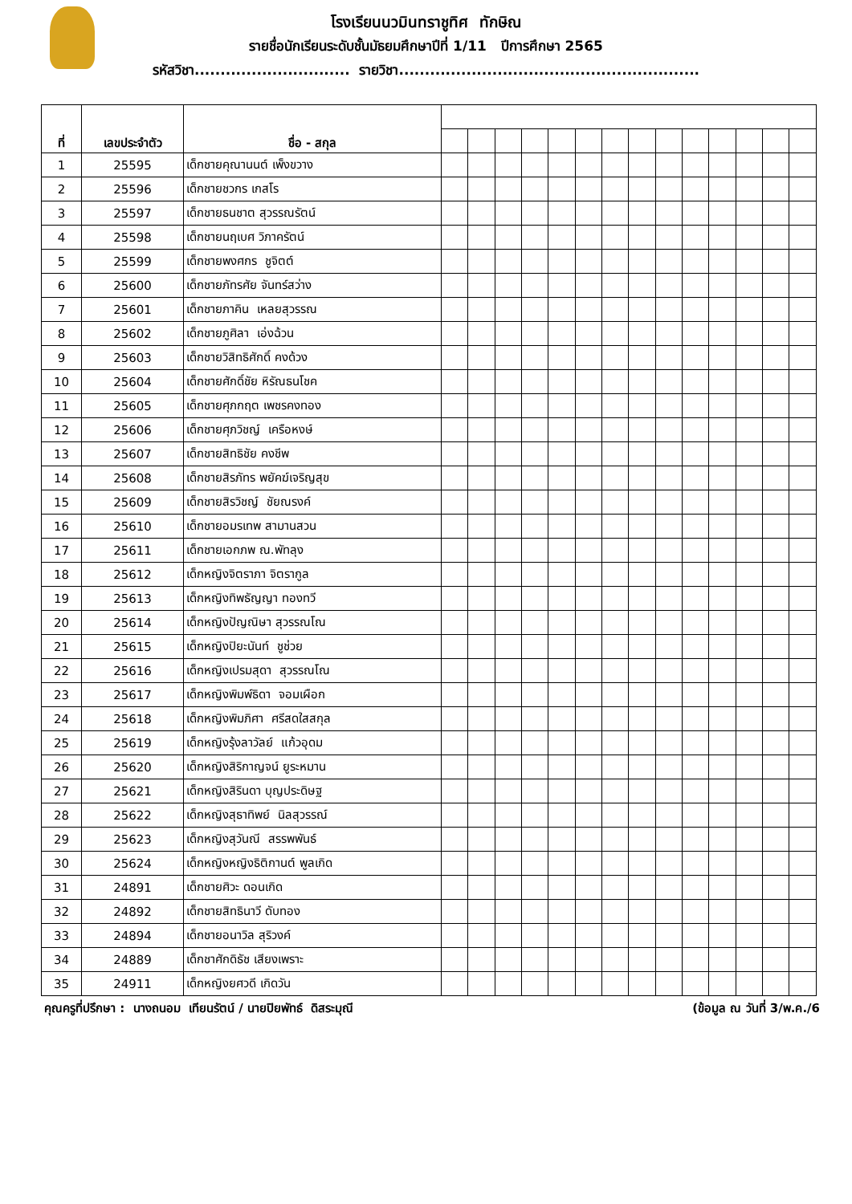โรงเรียนนวมินทราชูทิศ ทักษิณ
รายชื่อนักเรียนระดับชั้นมัธยมศึกษาปีที่ 1/11 ปีการศึกษา 2565
รหัสวิชา.............................. รายวิชา..........................................................
| ที่ | เลขประจำตัว | ชื่อ - สกุล | | | | | | | | | | | | | | |
| --- | --- | --- | --- | --- | --- | --- | --- | --- | --- | --- | --- | --- | --- | --- | --- | --- |
| 1 | 25595 | เด็กชายคุณานนต์ เพ็งขวาง | | | | | | | | | | | | | | |
| 2 | 25596 | เด็กชายชวกร เกสโร | | | | | | | | | | | | | | |
| 3 | 25597 | เด็กชายธนชาต สุวรรณรัตน์ | | | | | | | | | | | | | | |
| 4 | 25598 | เด็กชายนฤเบศ วิภาครัตน์ | | | | | | | | | | | | | | |
| 5 | 25599 | เด็กชายพงศกร ชูจิตต์ | | | | | | | | | | | | | | |
| 6 | 25600 | เด็กชายภัทรศัย จันทร์สว่าง | | | | | | | | | | | | | | |
| 7 | 25601 | เด็กชายภาคิน เหลยสุวรรณ | | | | | | | | | | | | | | |
| 8 | 25602 | เด็กชายภูศิลา เอ่งฉ้วน | | | | | | | | | | | | | | |
| 9 | 25603 | เด็กชายวิสิทธิศักดิ์ คงด้วง | | | | | | | | | | | | | | |
| 10 | 25604 | เด็กชายศักดิ์ชัย หิรัณธนโชค | | | | | | | | | | | | | | |
| 11 | 25605 | เด็กชายศุภกฤต เพชรคงทอง | | | | | | | | | | | | | | |
| 12 | 25606 | เด็กชายศุภวิชญ์ เครือหงษ์ | | | | | | | | | | | | | | |
| 13 | 25607 | เด็กชายสิทธิชัย คงชีพ | | | | | | | | | | | | | | |
| 14 | 25608 | เด็กชายสิรภัทร พยัคฆ์เจริญสุข | | | | | | | | | | | | | | |
| 15 | 25609 | เด็กชายสิรวิชญ์ ชัยณรงค์ | | | | | | | | | | | | | | |
| 16 | 25610 | เด็กชายอมรเทพ สามานสวน | | | | | | | | | | | | | | |
| 17 | 25611 | เด็กชายเอกภพ ณ.พัทลุง | | | | | | | | | | | | | | |
| 18 | 25612 | เด็กหญิงจิตราภา จิตรากูล | | | | | | | | | | | | | | |
| 19 | 25613 | เด็กหญิงทิพธัญญา ทองทวี | | | | | | | | | | | | | | |
| 20 | 25614 | เด็กหญิงปัญณิษา สุวรรณโณ | | | | | | | | | | | | | | |
| 21 | 25615 | เด็กหญิงปิยะนันท์ ชูช่วย | | | | | | | | | | | | | | |
| 22 | 25616 | เด็กหญิงเปรมสุดา สุวรรณโณ | | | | | | | | | | | | | | |
| 23 | 25617 | เด็กหญิงพิมพ์ธิดา จอมเผือก | | | | | | | | | | | | | | |
| 24 | 25618 | เด็กหญิงพิมภิศา ศรีสดใสสกุล | | | | | | | | | | | | | | |
| 25 | 25619 | เด็กหญิงรุ้งลาวัลย์ แก้วอุดม | | | | | | | | | | | | | | |
| 26 | 25620 | เด็กหญิงสิริกาญจน์ ยูระหมาน | | | | | | | | | | | | | | |
| 27 | 25621 | เด็กหญิงสิรินดา บุญประดิษฐ | | | | | | | | | | | | | | |
| 28 | 25622 | เด็กหญิงสุธาทิพย์ นิลสุวรรณ์ | | | | | | | | | | | | | | |
| 29 | 25623 | เด็กหญิงสุวันณี สรรพพันธ์ | | | | | | | | | | | | | | |
| 30 | 25624 | เด็กหญิงหญิงธิติกานต์ พูลเกิด | | | | | | | | | | | | | | |
| 31 | 24891 | เด็กชายศิวะ ดอนเกิด | | | | | | | | | | | | | | |
| 32 | 24892 | เด็กชายสิทธินาวี ดับทอง | | | | | | | | | | | | | | |
| 33 | 24894 | เด็กชายอนาวิล สุริวงค์ | | | | | | | | | | | | | | |
| 34 | 24889 | เด็กชาศักดิธัช เสียงเพราะ | | | | | | | | | | | | | | |
| 35 | 24911 | เด็กหญิงยศวดี เกิดวัน | | | | | | | | | | | | | | |
คุณครูที่ปรึกษา : นางถนอม เทียนรัตน์ / นายปิยพัทธ์ ดิสระมุณี (ข้อมูล ณ วันที่ 3/พ.ค./6